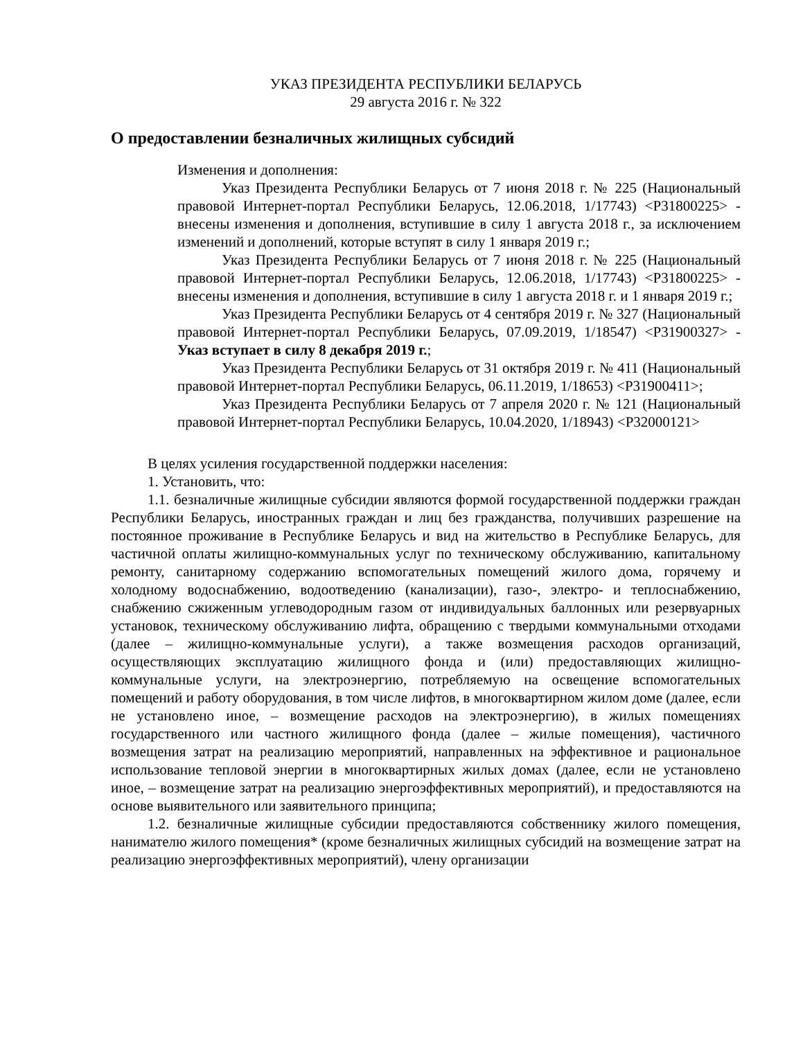УКАЗ ПРЕЗИДЕНТА РЕСПУБЛИКИ БЕЛАРУСЬ
29 августа 2016 г. № 322
О предоставлении безналичных жилищных субсидий
Изменения и дополнения:
Указ Президента Республики Беларусь от 7 июня 2018 г. № 225 (Национальный правовой Интернет-портал Республики Беларусь, 12.06.2018, 1/17743) <P31800225> - внесены изменения и дополнения, вступившие в силу 1 августа 2018 г., за исключением изменений и дополнений, которые вступят в силу 1 января 2019 г.;
Указ Президента Республики Беларусь от 7 июня 2018 г. № 225 (Национальный правовой Интернет-портал Республики Беларусь, 12.06.2018, 1/17743) <P31800225> - внесены изменения и дополнения, вступившие в силу 1 августа 2018 г. и 1 января 2019 г.;
Указ Президента Республики Беларусь от 4 сентября 2019 г. № 327 (Национальный правовой Интернет-портал Республики Беларусь, 07.09.2019, 1/18547) <P31900327> - Указ вступает в силу 8 декабря 2019 г.;
Указ Президента Республики Беларусь от 31 октября 2019 г. № 411 (Национальный правовой Интернет-портал Республики Беларусь, 06.11.2019, 1/18653) <P31900411>;
Указ Президента Республики Беларусь от 7 апреля 2020 г. № 121 (Национальный правовой Интернет-портал Республики Беларусь, 10.04.2020, 1/18943) <P32000121>
В целях усиления государственной поддержки населения:
1. Установить, что:
1.1. безналичные жилищные субсидии являются формой государственной поддержки граждан Республики Беларусь, иностранных граждан и лиц без гражданства, получивших разрешение на постоянное проживание в Республике Беларусь и вид на жительство в Республике Беларусь, для частичной оплаты жилищно-коммунальных услуг по техническому обслуживанию, капитальному ремонту, санитарному содержанию вспомогательных помещений жилого дома, горячему и холодному водоснабжению, водоотведению (канализации), газо-, электро- и теплоснабжению, снабжению сжиженным углеводородным газом от индивидуальных баллонных или резервуарных установок, техническому обслуживанию лифта, обращению с твердыми коммунальными отходами (далее – жилищно-коммунальные услуги), а также возмещения расходов организаций, осуществляющих эксплуатацию жилищного фонда и (или) предоставляющих жилищно-коммунальные услуги, на электроэнергию, потребляемую на освещение вспомогательных помещений и работу оборудования, в том числе лифтов, в многоквартирном жилом доме (далее, если не установлено иное, – возмещение расходов на электроэнергию), в жилых помещениях государственного или частного жилищного фонда (далее – жилые помещения), частичного возмещения затрат на реализацию мероприятий, направленных на эффективное и рациональное использование тепловой энергии в многоквартирных жилых домах (далее, если не установлено иное, – возмещение затрат на реализацию энергоэффективных мероприятий), и предоставляются на основе выявительного или заявительного принципа;
1.2. безналичные жилищные субсидии предоставляются собственнику жилого помещения, нанимателю жилого помещения* (кроме безналичных жилищных субсидий на возмещение затрат на реализацию энергоэффективных мероприятий), члену организации